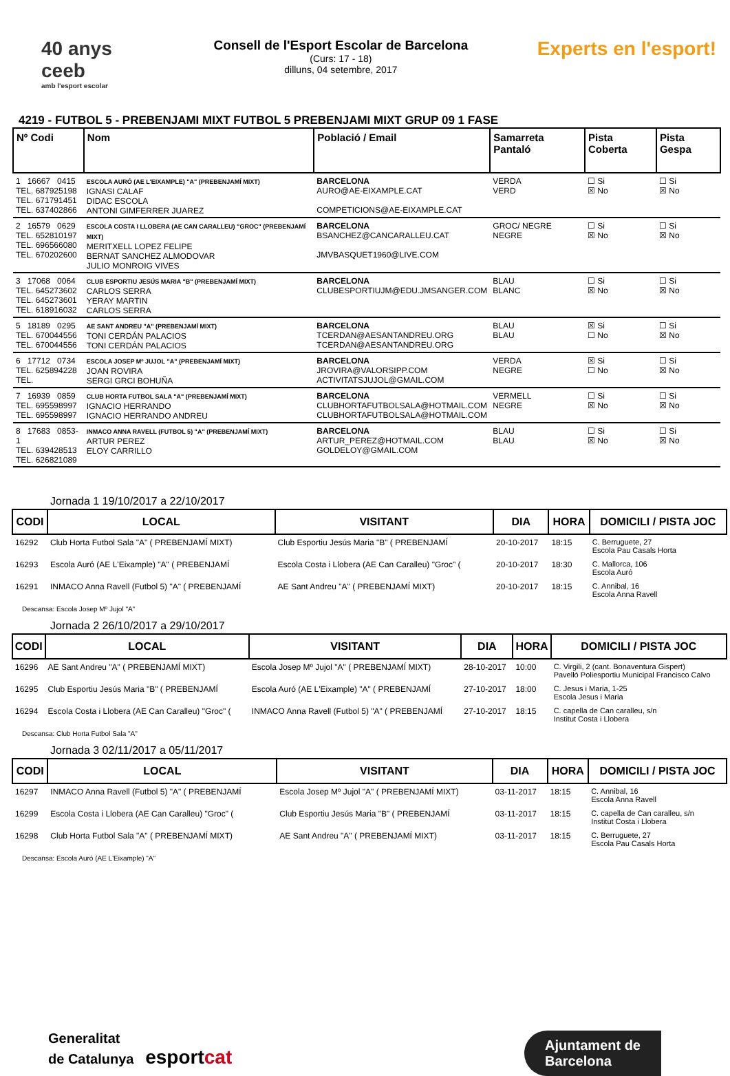40 anys ceeb
amb l'esport escolar
Consell de l'Esport Escolar de Barcelona
(Curs: 17 - 18)
dilluns, 04 setembre, 2017
Experts en l'esport!
4219 - FUTBOL 5 - PREBENJAMI MIXT FUTBOL 5 PREBENJAMI MIXT GRUP 09 1 FASE
| Nº Codi | Nom | Població / Email | Samarreta Pantaló | Pista Coberta | Pista Gespa |
| --- | --- | --- | --- | --- | --- |
| 1 16667 0415 TEL. 687925198 TEL. 671791451 TEL. 637402866 | ESCOLA AURÓ (AE L'EIXAMPLE) "A" (PREBENJAMÍ MIXT) IGNASI CALAF DIDAC ESCOLA ANTONI GIMFERRER JUAREZ | BARCELONA AURO@AE-EIXAMPLE.CAT COMPETICIONS@AE-EIXAMPLE.CAT | VERDA VERD | ☐ Si ☒ No | ☐ Si ☒ No |
| 2 16579 0629 TEL. 652810197 TEL. 696566080 TEL. 670202600 | ESCOLA COSTA I LLOBERA (AE CAN CARALLEU) "GROC" (PREBENJAMÍ MIXT) MERITXELL LOPEZ FELIPE BERNAT SANCHEZ ALMODOVAR JULIO MONROIG VIVES | BARCELONA BSANCHEZ@CANCARALLEU.CAT JMVBASQUET1960@LIVE.COM | GROC/ NEGRE NEGRE | ☐ Si ☒ No | ☐ Si ☒ No |
| 3 17068 0064 TEL. 645273602 TEL. 645273601 TEL. 618916032 | CLUB ESPORTIU JESÚS MARIA "B" (PREBENJAMÍ MIXT) CARLOS SERRA YERAY MARTIN CARLOS SERRA | BARCELONA CLUBESPORTIUJM@EDU.JMSANGER.COM | BLAU BLANC | ☐ Si ☒ No | ☐ Si ☒ No |
| 5 18189 0295 TEL. 670044556 TEL. 670044556 | AE SANT ANDREU "A" (PREBENJAMÍ MIXT) TONI CERDÁN PALACIOS TONI CERDÁN PALACIOS | BARCELONA TCERDAN@AESANTANDREU.ORG TCERDAN@AESANTANDREU.ORG | BLAU BLAU | ☒ Si ☐ No | ☐ Si ☒ No |
| 6 17712 0734 TEL. 625894228 TEL. | ESCOLA JOSEP Mº JUJOL "A" (PREBENJAMÍ MIXT) JOAN ROVIRA SERGI GRCI BOHUÑA | BARCELONA JROVIRA@VALORSIPP.COM ACTIVITATSJUJOL@GMAIL.COM | VERDA NEGRE | ☒ Si ☐ No | ☐ Si ☒ No |
| 7 16939 0859 TEL. 695598997 TEL. 695598997 | CLUB HORTA FUTBOL SALA "A" (PREBENJAMÍ MIXT) IGNACIO HERRANDO IGNACIO HERRANDO ANDREU | BARCELONA CLUBHORTAFUTBOLSALA@HOTMAIL.COM CLUBHORTAFUTBOLSALA@HOTMAIL.COM | VERMELL NEGRE | ☐ Si ☒ No | ☐ Si ☒ No |
| 8 17683 0853-1 TEL. 639428513 TEL. 626821089 | INMACO ANNA RAVELL (FUTBOL 5) "A" (PREBENJAMÍ MIXT) ARTUR PEREZ ELOY CARRILLO | BARCELONA ARTUR_PEREZ@HOTMAIL.COM GOLDELOY@GMAIL.COM | BLAU BLAU | ☐ Si ☒ No | ☐ Si ☒ No |
Jornada 1 19/10/2017 a 22/10/2017
| CODI | LOCAL | VISITANT | DIA | HORA | DOMICILI / PISTA JOC |
| --- | --- | --- | --- | --- | --- |
| 16292 | Club Horta Futbol Sala "A" ( PREBENJAMÍ MIXT) | Club Esportiu Jesús Maria "B" ( PREBENJAMÍ | 20-10-2017 | 18:15 | C. Berruguete, 27 Escola Pau Casals Horta |
| 16293 | Escola Auró (AE L'Eixample) "A" ( PREBENJAMÍ | Escola Costa i Llobera (AE Can Caralleu) "Groc" ( | 20-10-2017 | 18:30 | C. Mallorca, 106 Escola Auró |
| 16291 | INMACO Anna Ravell (Futbol 5) "A" ( PREBENJAMÍ | AE Sant Andreu "A" ( PREBENJAMÍ MIXT) | 20-10-2017 | 18:15 | C. Annibal, 16 Escola Anna Ravell |
Descansa: Escola Josep Mº Jujol "A"
Jornada 2 26/10/2017 a 29/10/2017
| CODI | LOCAL | VISITANT | DIA | HORA | DOMICILI / PISTA JOC |
| --- | --- | --- | --- | --- | --- |
| 16296 | AE Sant Andreu "A" ( PREBENJAMÍ MIXT) | Escola Josep Mº Jujol "A" ( PREBENJAMÍ MIXT) | 28-10-2017 | 10:00 | C. Virgili, 2 (cant. Bonaventura Gispert) Pavelló Poliesportiu Municipal Francisco Calvo |
| 16295 | Club Esportiu Jesús Maria "B" ( PREBENJAMÍ | Escola Auró (AE L'Eixample) "A" ( PREBENJAMÍ | 27-10-2017 | 18:00 | C. Jesus i Maria, 1-25 Escola Jesus i Maria |
| 16294 | Escola Costa i Llobera (AE Can Caralleu) "Groc" ( | INMACO Anna Ravell (Futbol 5) "A" ( PREBENJAMÍ | 27-10-2017 | 18:15 | C. capella de Can caralleu, s/n Institut Costa i Llobera |
Descansa: Club Horta Futbol Sala "A"
Jornada 3 02/11/2017 a 05/11/2017
| CODI | LOCAL | VISITANT | DIA | HORA | DOMICILI / PISTA JOC |
| --- | --- | --- | --- | --- | --- |
| 16297 | INMACO Anna Ravell (Futbol 5) "A" ( PREBENJAMÍ | Escola Josep Mº Jujol "A" ( PREBENJAMÍ MIXT) | 03-11-2017 | 18:15 | C. Annibal, 16 Escola Anna Ravell |
| 16299 | Escola Costa i Llobera (AE Can Caralleu) "Groc" ( | Club Esportiu Jesús Maria "B" ( PREBENJAMÍ | 03-11-2017 | 18:15 | C. capella de Can caralleu, s/n Institut Costa i Llobera |
| 16298 | Club Horta Futbol Sala "A" ( PREBENJAMÍ MIXT) | AE Sant Andreu "A" ( PREBENJAMÍ MIXT) | 03-11-2017 | 18:15 | C. Berruguete, 27 Escola Pau Casals Horta |
Descansa: Escola Auró (AE L'Eixample) "A"
Generalitat
de Catalunya esportcat
Ajuntament de
Barcelona